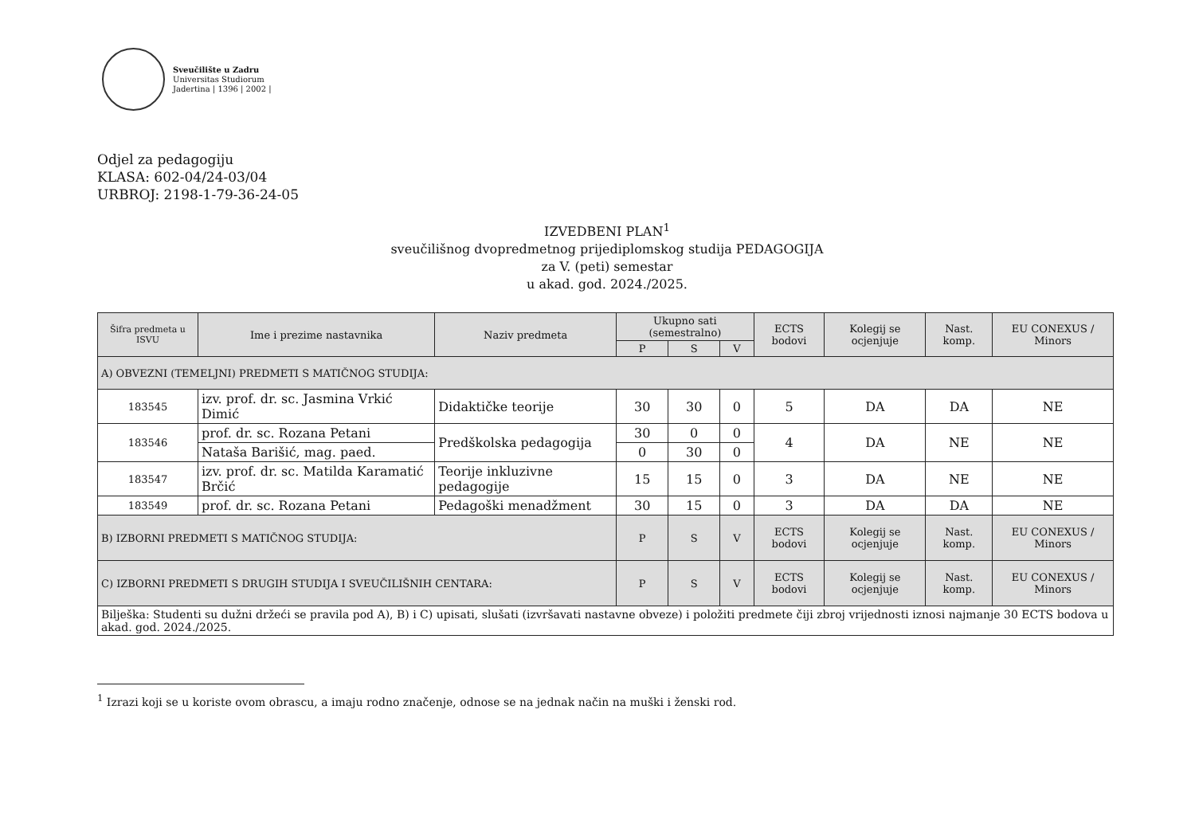Sveučilište u Zadru
Universitas Studiorum
Jadertina | 1396 | 2002 |
Odjel za pedagogiju
KLASA: 602-04/24-03/04
URBROJ: 2198-1-79-36-24-05
IZVEDBENI PLAN<sup>1</sup>
sveučilišnog dvopredmetnog prijediplomskog studija PEDAGOGIJA
za V. (peti) semestar
u akad. god. 2024./2025.
| Šifra predmeta u ISVU | Ime i prezime nastavnika | Naziv predmeta | Ukupno sati (semestralno) | | | ECTS bodovi | Kolegij se ocjenjuje | Nast. komp. | EU CONEXUS / Minors |
| --- | --- | --- | --- | --- | --- | --- | --- | --- | --- |
| | | | P | S | V | | | | |
| A) OBVEZNI (TEMELJNI) PREDMETI S MATIČNOG STUDIJA: | | | | | | | | | |
| 183545 | izv. prof. dr. sc. Jasmina Vrkić Dimić | Didaktičke teorije | 30 | 30 | 0 | 5 | DA | DA | NE |
| 183546 | prof. dr. sc. Rozana Petani | Predškolska pedagogija | 30 | 0 | 0 | 4 | DA | NE | NE |
| | Nataša Barišić, mag. paed. | | 0 | 30 | 0 | | | | |
| 183547 | izv. prof. dr. sc. Matilda Karamatić Brčić | Teorije inkluzivne pedagogije | 15 | 15 | 0 | 3 | DA | NE | NE |
| 183549 | prof. dr. sc. Rozana Petani | Pedagoški menadžment | 30 | 15 | 0 | 3 | DA | DA | NE |
| B) IZBORNI PREDMETI S MATIČNOG STUDIJA: | | | P | S | V | ECTS bodovi | Kolegij se ocjenjuje | Nast. komp. | EU CONEXUS / Minors |
| C) IZBORNI PREDMETI S DRUGIH STUDIJA I SVEUČILIŠNIH CENTARA: | | | P | S | V | ECTS bodovi | Kolegij se ocjenjuje | Nast. komp. | EU CONEXUS / Minors |
| Bilješka: Studenti su dužni držeći se pravila pod A), B) i C) upisati, slušati (izvršavati nastavne obveze) i položiti predmete čiji zbroj vrijednosti iznosi najmanje 30 ECTS bodova u akad. god. 2024./2025. | | | | | | | | | |
<sup>1</sup> Izrazi koji se u koriste ovom obrascu, a imaju rodno značenje, odnose se na jednak način na muški i ženski rod.